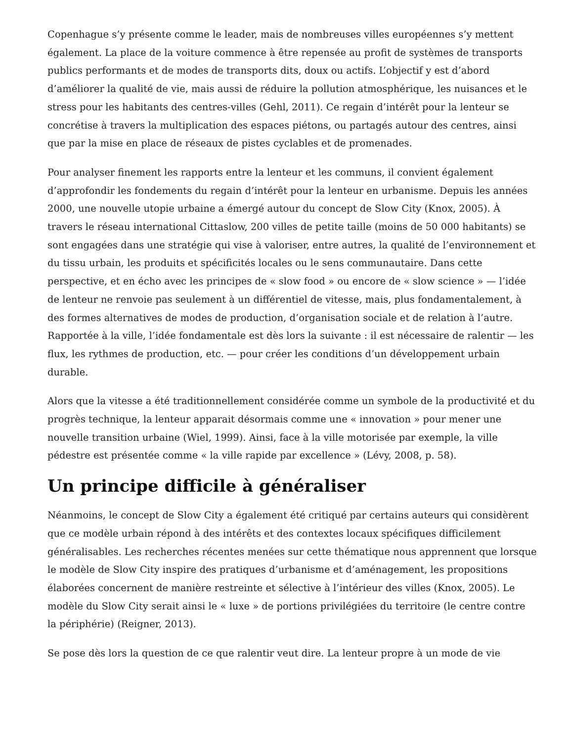Copenhague s’y présente comme le leader, mais de nombreuses villes européennes s’y mettent également. La place de la voiture commence à être repensée au profit de systèmes de transports publics performants et de modes de transports dits, doux ou actifs. L’objectif y est d’abord d’améliorer la qualité de vie, mais aussi de réduire la pollution atmosphérique, les nuisances et le stress pour les habitants des centres-villes (Gehl, 2011). Ce regain d’intérêt pour la lenteur se concrétise à travers la multiplication des espaces piétons, ou partagés autour des centres, ainsi que par la mise en place de réseaux de pistes cyclables et de promenades.
Pour analyser finement les rapports entre la lenteur et les communs, il convient également d’approfondir les fondements du regain d’intérêt pour la lenteur en urbanisme. Depuis les années 2000, une nouvelle utopie urbaine a émergé autour du concept de Slow City (Knox, 2005). À travers le réseau international Cittaslow, 200 villes de petite taille (moins de 50 000 habitants) se sont engagées dans une stratégie qui vise à valoriser, entre autres, la qualité de l’environnement et du tissu urbain, les produits et spécificités locales ou le sens communautaire. Dans cette perspective, et en écho avec les principes de « slow food » ou encore de « slow science » — l’idée de lenteur ne renvoie pas seulement à un différentiel de vitesse, mais, plus fondamentalement, à des formes alternatives de modes de production, d’organisation sociale et de relation à l’autre. Rapportée à la ville, l’idée fondamentale est dès lors la suivante : il est nécessaire de ralentir — les flux, les rythmes de production, etc. — pour créer les conditions d’un développement urbain durable.
Alors que la vitesse a été traditionnellement considérée comme un symbole de la productivité et du progrès technique, la lenteur apparait désormais comme une « innovation » pour mener une nouvelle transition urbaine (Wiel, 1999). Ainsi, face à la ville motorisée par exemple, la ville pédestre est présentée comme « la ville rapide par excellence » (Lévy, 2008, p. 58).
Un principe difficile à généraliser
Néanmoins, le concept de Slow City a également été critiqué par certains auteurs qui considèrent que ce modèle urbain répond à des intérêts et des contextes locaux spécifiques difficilement généralisables. Les recherches récentes menées sur cette thématique nous apprennent que lorsque le modèle de Slow City inspire des pratiques d’urbanisme et d’aménagement, les propositions élaborées concernent de manière restreinte et sélective à l’intérieur des villes (Knox, 2005). Le modèle du Slow City serait ainsi le « luxe » de portions privilégiées du territoire (le centre contre la périphérie) (Reigner, 2013).
Se pose dès lors la question de ce que ralentir veut dire. La lenteur propre à un mode de vie